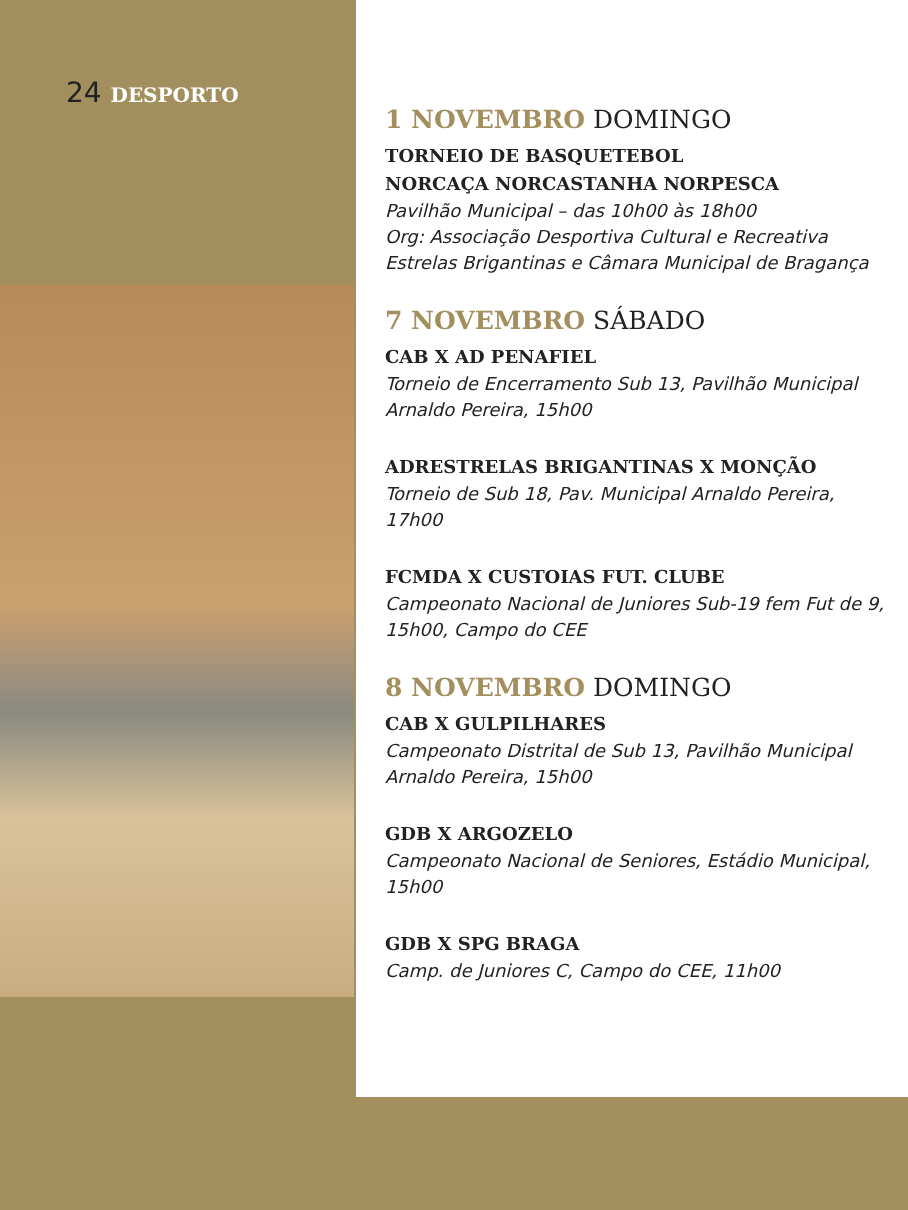24 DESPORTO
1 NOVEMBRO DOMINGO
TORNEIO DE BASQUETEBOL
NORCAÇA NORCASTANHA NORPESCA
Pavilhão Municipal – das 10h00 às 18h00
Org: Associação Desportiva Cultural e Recreativa Estrelas Brigantinas e Câmara Municipal de Bragança
7 NOVEMBRO SÁBADO
CAB X AD PENAFIEL
Torneio de Encerramento Sub 13, Pavilhão Municipal Arnaldo Pereira, 15h00
ADRESTRELAS BRIGANTINAS X MONÇÃO
Torneio de Sub 18, Pav. Municipal Arnaldo Pereira, 17h00
FCMDA X CUSTOIAS FUT. CLUBE
Campeonato Nacional de Juniores Sub-19 fem Fut de 9, 15h00, Campo do CEE
8 NOVEMBRO DOMINGO
CAB X GULPILHARES
Campeonato Distrital de Sub 13, Pavilhão Municipal Arnaldo Pereira, 15h00
GDB X ARGOZELO
Campeonato Nacional de Seniores, Estádio Municipal, 15h00
GDB X SPG BRAGA
Camp. de Juniores C, Campo do CEE, 11h00